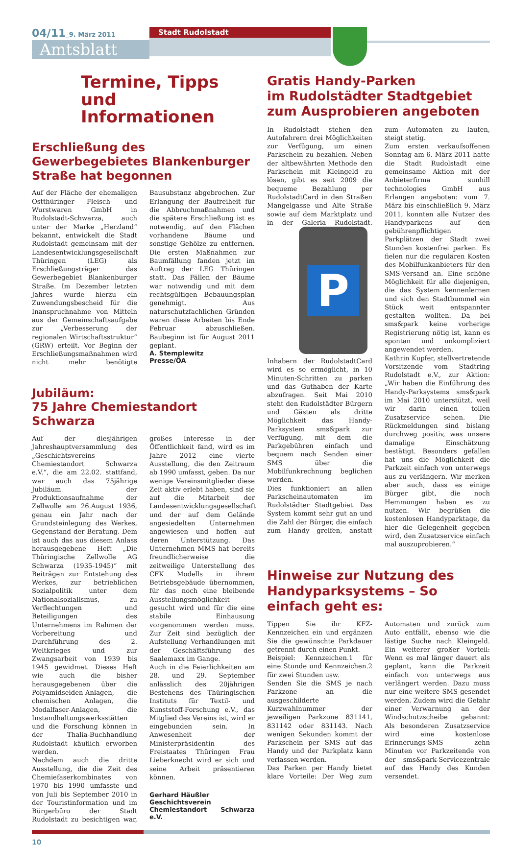04/11_9. März 2011
Amtsblatt
Stadt Rudolstadt
Termine, Tipps
und Informationen
Erschließung des Gewerbegebietes Blankenburger Straße hat begonnen
Auf der Fläche der ehemaligen Ostthüringer Fleisch- und Wurstwaren GmbH in Rudolstadt-Schwarza, auch unter der Marke „Herzland“ bekannt, entwickelt die Stadt Rudolstadt gemeinsam mit der Landesentwicklungsgesellschaft Thüringen (LEG) als Erschließungsträger das Gewerbegebiet Blankenburger Straße. Im Dezember letzten Jahres wurde hierzu ein Zuwendungsbescheid für die Inanspruchnahme von Mitteln aus der Gemeinschaftsaufgabe zur „Verbesserung der regionalen Wirtschaftsstruktur“ (GRW) erteilt. Vor Beginn der Erschließungsmaßnahmen wird nicht mehr benötigte Bausubstanz abgebrochen. Zur Erlangung der Baufreiheit für die Abbruchmaßnahmen und die spätere Erschließung ist es notwendig, auf den Flächen vorhandene Bäume und sonstige Gehölze zu entfernen. Die ersten Maßnahmen zur Baumfällung fanden jetzt im Auftrag der LEG Thüringen statt. Das Fällen der Bäume war notwendig und mit dem rechtsgültigen Bebauungsplan genehmigt. Aus naturschutzfachlichen Gründen waren diese Arbeiten bis Ende Februar abzuschließen. Baubeginn ist für August 2011 geplant.
A. Stemplewitz
Presse/ÖA
Jubiläum:
75 Jahre Chemiestandort Schwarza
Auf der diesjährigen Jahreshauptversammlung des „Geschichtsvereins Chemiestandort Schwarza e.V.“, die am 22.02. stattfand, war auch das 75jährige Jubiläum der Produktionsaufnahme der Zellwolle am 26.August 1936, genau ein Jahr nach der Grundsteinlegung des Werkes, Gegenstand der Beratung. Dem ist auch das aus diesem Anlass herausgegebene Heft „Die Thüringische Zellwolle AG Schwarza (1935-1945)“ mit Beiträgen zur Entstehung des Werkes, zur betrieblichen Sozialpolitik unter dem Nationalsozialismus, zu Verflechtungen und Beteiligungen des Unternehmens im Rahmen der Vorbereitung und Durchführung des 2. Weltkrieges und zur Zwangsarbeit von 1939 bis 1945 gewidmet. Dieses Heft wie auch die bisher herausgegebenen über die Polyamidseiden-Anlagen, die chemischen Anlagen, die Modalfaser-Anlagen, die Instandhaltungswerksstätten und die Forschung können in der Thalia-Buchhandlung Rudolstadt käuflich erworben werden.
Nachdem auch die dritte Ausstellung, die die Zeit des Chemiefaserkombinates von 1970 bis 1990 umfasste und von Juli bis September 2010 in der Touristinformation und im Bürgerbüro der Stadt Rudolstadt zu besichtigen war, großes Interesse in der Öffentlichkeit fand, wird es im Jahre 2012 eine vierte Ausstellung, die den Zeitraum ab 1990 umfasst, geben. Da nur wenige Vereinsmitglieder diese Zeit aktiv erlebt haben, sind sie auf die Mitarbeit der Landesentwicklungsgesellschaft und der auf dem Gelände angesiedelten Unternehmen angewiesen und hoffen auf deren Unterstützung. Das Unternehmen MMS hat bereits freundlicherweise die zeitweilige Unterstellung des CFK Modells in ihrem Betriebsgebäude übernommen, für das noch eine bleibende Ausstellungsmöglichkeit gesucht wird und für die eine stabile Einhausung vorgenommen werden muss. Zur Zeit sind bezüglich der Aufstellung Verhandlungen mit der Geschäftsführung des Saalemaxx im Gange.
Auch in die Feierlichkeiten am 28. und 29. September anlässlich des 20jährigen Bestehens des Thüringischen Instituts für Textil- und Kunststoff-Forschung e.V., das Mitglied des Vereins ist, wird er eingebunden sein. In Anwesenheit der Ministerpräsidentin des Freistaates Thüringen Frau Lieberknecht wird er sich und seine Arbeit präsentieren können.
Gerhard Häußler
Geschichtsverein
Chemiestandort Schwarza e.V.
Gratis Handy-Parken
im Rudolstädter Stadtgebiet
zum Ausprobieren angeboten
In Rudolstadt stehen den Autofahrern drei Möglichkeiten zur Verfügung, um einen Parkschein zu bezahlen. Neben der altbewährten Methode den Parkschein mit Kleingeld zu lösen, gibt es seit 2009 die bequeme Bezahlung per RudolstadtCard in den Straßen Mangelgasse und Alte Straße sowie auf dem Marktplatz und in der Galeria Rudolstadt.
P
Inhabern der RudolstadtCard wird es so ermöglicht, in 10 Minuten-Schritten zu parken und das Guthaben der Karte abzufragen. Seit Mai 2010 steht den Rudolstädter Bürgern und Gästen als dritte Möglichkeit das Handy-Parksystem sms&park zur Verfügung, mit dem die Parkgebühren einfach und bequem nach Senden einer SMS über die Mobilfunkrechnung beglichen werden.
Dies funktioniert an allen Parkscheinautomaten im Rudolstädter Stadtgebiet. Das System kommt sehr gut an und die Zahl der Bürger, die einfach zum Handy greifen, anstatt zum Automaten zu laufen, steigt stetig.
Zum ersten verkaufsoffenen Sonntag am 6. März 2011 hatte die Stadt Rudolstadt eine gemeinsame Aktion mit der Anbieterfirma sunhill technologies GmbH aus Erlangen angeboten: vom 7. März bis einschließlich 9. März 2011, konnten alle Nutzer des Handyparkens auf den gebührenpflichtigen Parkplätzen der Stadt zwei Stunden kostenfrei parken. Es fielen nur die regulären Kosten des Mobilfunkanbieters für den SMS-Versand an. Eine schöne Möglichkeit für alle diejenigen, die das System kennenlernen und sich den Stadtbummel ein Stück weit entspannter gestalten wollten. Da bei sms&park keine vorherige Registrierung nötig ist, kann es spontan und unkompliziert angewendet werden.
Kathrin Kupfer, stellvertretende Vorsitzende vom Stadtring Rudolstadt e.V., zur Aktion: „Wir haben die Einführung des Handy-Parksystems sms&park im Mai 2010 unterstützt, weil wir darin einen tollen Zusatzservice sehen. Die Rückmeldungen sind bislang durchweg positiv, was unsere damalige Einschätzung bestätigt. Besonders gefallen hat uns die Möglichkeit die Parkzeit einfach von unterwegs aus zu verlängern. Wir merken aber auch, dass es einige Bürger gibt, die noch Hemmungen haben es zu nutzen. Wir begrüßen die kostenlosen Handyparktage, da hier die Gelegenheit gegeben wird, den Zusatzservice einfach mal auszuprobieren.“
Hinweise zur Nutzung des Handyparksystems – So einfach geht es:
Tippen Sie ihr KFZ-Kennzeichen ein und ergänzen Sie die gewünschte Parkdauer getrennt durch einen Punkt.
Beispiel: Kennzeichen.1 für eine Stunde und Kennzeichen.2 für zwei Stunden usw.
Senden Sie die SMS je nach Parkzone an die ausgeschilderte Kurzwahlnummer der jeweiligen Parkzone 831141, 831142 oder 831143. Nach wenigen Sekunden kommt der Parkschein per SMS auf das Handy und der Parkplatz kann verlassen werden.
Das Parken per Handy bietet klare Vorteile: Der Weg zum Automaten und zurück zum Auto entfällt, ebenso wie die lästige Suche nach Kleingeld. Ein weiterer großer Vorteil: Wenn es mal länger dauert als geplant, kann die Parkzeit einfach von unterwegs aus verlängert werden. Dazu muss nur eine weitere SMS gesendet werden. Zudem wird die Gefahr einer Verwarnung an der Windschutzscheibe gebannt: Als besonderen Zusatzservice wird eine kostenlose Erinnerungs-SMS zehn Minuten vor Parkzeitende von der sms&park-Servicezentrale auf das Handy des Kunden versendet.
10